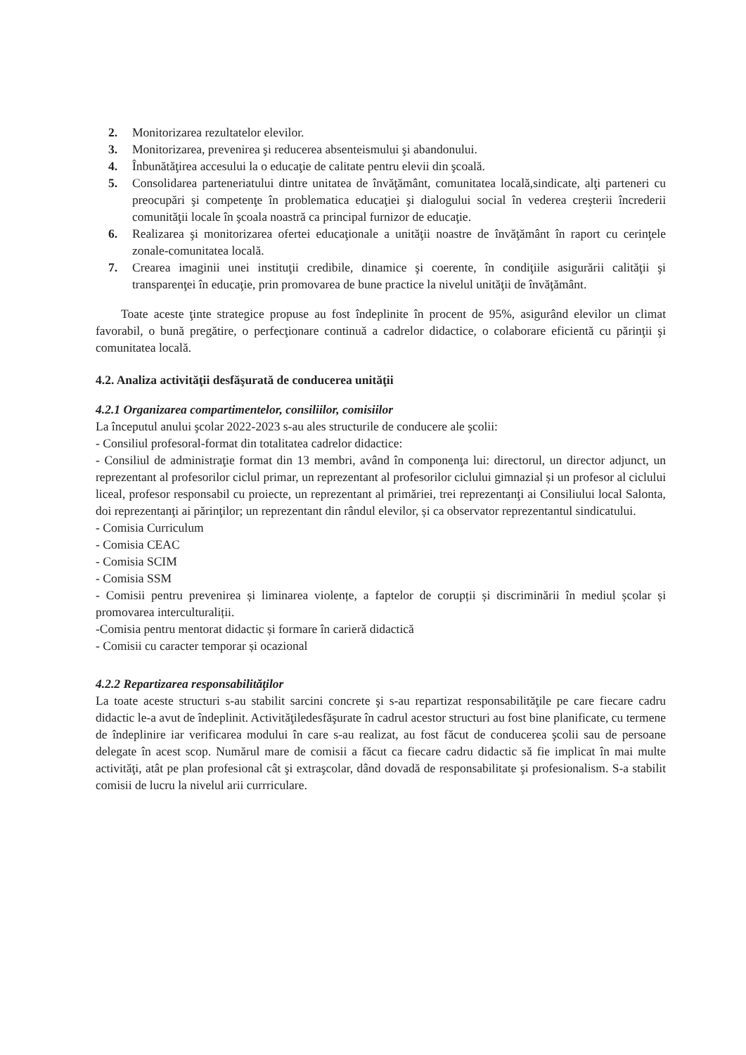2. Monitorizarea rezultatelor elevilor.
3. Monitorizarea, prevenirea şi reducerea absenteismului şi abandonului.
4. Înbunătăţirea accesului la o educaţie de calitate pentru elevii din şcoală.
5. Consolidarea parteneriatului dintre unitatea de învăţământ, comunitatea locală,sindicate, alţi parteneri cu preocupări şi competenţe în problematica educaţiei şi dialogului social în vederea creşterii încrederii comunităţii locale în şcoala noastră ca principal furnizor de educaţie.
6. Realizarea şi monitorizarea ofertei educaţionale a unităţii noastre de învăţământ în raport cu cerinţele zonale-comunitatea locală.
7. Crearea imaginii unei instituţii credibile, dinamice şi coerente, în condiţiile asigurării calităţii şi transparenţei în educaţie, prin promovarea de bune practice la nivelul unităţii de învăţământ.
Toate aceste ţinte strategice propuse au fost îndeplinite în procent de 95%, asigurând elevilor un climat favorabil, o bună pregătire, o perfecţionare continuă a cadrelor didactice, o colaborare eficientă cu părinţii şi comunitatea locală.
4.2. Analiza activităţii desfăşurată de conducerea unităţii
4.2.1 Organizarea compartimentelor, consiliilor, comisiilor
La începutul anului şcolar 2022-2023 s-au ales structurile de conducere ale şcolii:
- Consiliul profesoral-format din totalitatea cadrelor didactice:
- Consiliul de administraţie format din 13 membri, având în componenţa lui: directorul, un director adjunct, un reprezentant al profesorilor ciclul primar, un reprezentant al profesorilor ciclului gimnazial și un profesor al ciclului liceal, profesor responsabil cu proiecte, un reprezentant al primăriei, trei reprezentanţi ai Consiliului local Salonta, doi reprezentanţi ai părinţilor; un reprezentant din rândul elevilor, și ca observator reprezentantul sindicatului.
- Comisia Curriculum
- Comisia CEAC
- Comisia SCIM
- Comisia SSM
- Comisii pentru prevenirea și liminarea violențe, a faptelor de corupții și discriminării în mediul școlar și promovarea interculturaliții.
-Comisia pentru mentorat didactic și formare în carieră didactică
- Comisii cu caracter temporar și ocazional
4.2.2 Repartizarea responsabilităţilor
La toate aceste structuri s-au stabilit sarcini concrete şi s-au repartizat responsabilităţile pe care fiecare cadru didactic le-a avut de îndeplinit. Activităţiledesfăşurate în cadrul acestor structuri au fost bine planificate, cu termene de îndeplinire iar verificarea modului în care s-au realizat, au fost făcut de conducerea şcolii sau de persoane delegate în acest scop. Numărul mare de comisii a făcut ca fiecare cadru didactic să fie implicat în mai multe activităţi, atât pe plan profesional cât şi extraşcolar, dând dovadă de responsabilitate şi profesionalism. S-a stabilit comisii de lucru la nivelul arii currriculare.